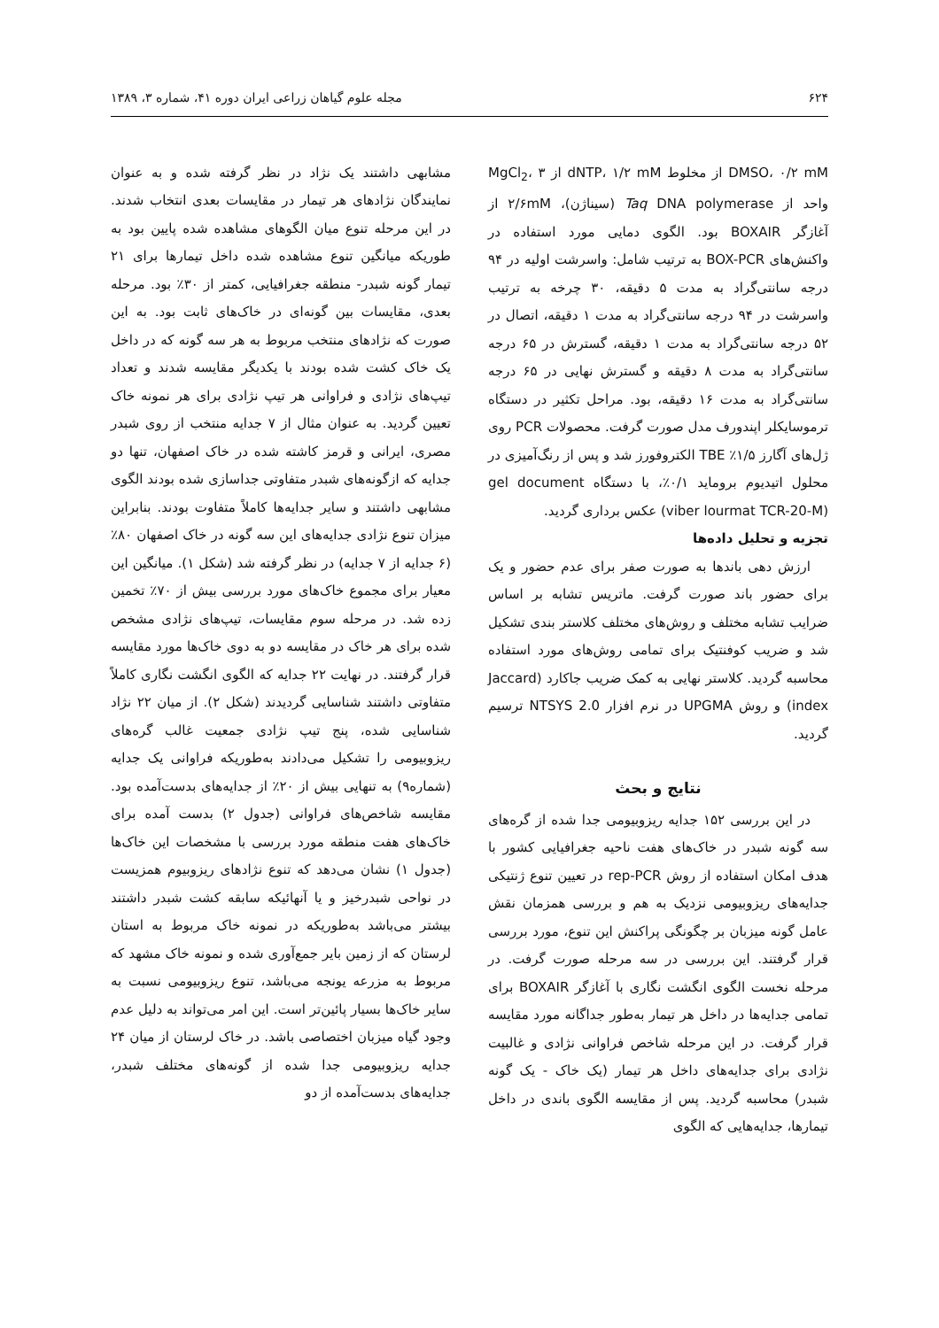۶۲۴ مجله علوم گیاهان زراعی ایران دوره ۴۱، شماره ۳، ۱۳۸۹
DMSO، ۰/۲ mM از مخلوط dNTP، ۱/۲ mM از MgCl<sub>2</sub>، ۳ واحد از Taq DNA polymerase (سیناژن)، ۲/۶mM از آغازگر BOXAIR بود. الگوی دمایی مورد استفاده در واکنش‌های BOX-PCR به ترتیب شامل: واسرشت اولیه در ۹۴ درجه سانتی‌گراد به مدت ۵ دقیقه، ۳۰ چرخه به ترتیب واسرشت در ۹۴ درجه سانتی‌گراد به مدت ۱ دقیقه، اتصال در ۵۲ درجه سانتی‌گراد به مدت ۱ دقیقه، گسترش در ۶۵ درجه سانتی‌گراد به مدت ۸ دقیقه و گسترش نهایی در ۶۵ درجه سانتی‌گراد به مدت ۱۶ دقیقه، بود. مراحل تکثیر در دستگاه ترموسایکلر اپندورف مدل صورت گرفت. محصولات PCR روی ژل‌های آگارز ۱/۵٪ TBE الکتروفورز شد و پس از رنگ‌آمیزی در محلول اتیدیوم بروماید ۰/۱٪، با دستگاه gel document (viber lourmat TCR-20-M) عکس برداری گردید.
تجزیه و تحلیل داده‌ها
ارزش دهی باندها به صورت صفر برای عدم حضور و یک برای حضور باند صورت گرفت. ماتریس تشابه بر اساس ضرایب تشابه مختلف و روش‌های مختلف کلاستر بندی تشکیل شد و ضریب کوفنتیک برای تمامی روش‌های مورد استفاده محاسبه گردید. کلاستر نهایی به کمک ضریب جاکارد (Jaccard index) و روش UPGMA در نرم افزار NTSYS 2.0 ترسیم گردید.
نتایج و بحث
در این بررسی ۱۵۲ جدایه ریزوبیومی جدا شده از گره‌های سه گونه شبدر در خاک‌های هفت ناحیه جغرافیایی کشور با هدف امکان استفاده از روش rep-PCR در تعیین تنوع ژنتیکی جدایه‌های ریزوبیومی نزدیک به هم و بررسی همزمان نقش عامل گونه میزبان بر چگونگی پراکنش این تنوع، مورد بررسی قرار گرفتند. این بررسی در سه مرحله صورت گرفت. در مرحله نخست الگوی انگشت نگاری با آغازگر BOXAIR برای تمامی جدایه‌ها در داخل هر تیمار به‌طور جداگانه مورد مقایسه قرار گرفت. در این مرحله شاخص فراوانی نژادی و غالبیت نژادی برای جدایه‌های داخل هر تیمار (یک خاک - یک گونه شبدر) محاسبه گردید. پس از مقایسه الگوی باندی در داخل تیمارها، جدایه‌هایی که الگوی
مشابهی داشتند یک نژاد در نظر گرفته شده و به عنوان نمایندگان نژادهای هر تیمار در مقایسات بعدی انتخاب شدند. در این مرحله تنوع میان الگوهای مشاهده شده پایین بود به طوریکه میانگین تنوع مشاهده شده داخل تیمارها برای ۲۱ تیمار گونه شبدر- منطقه جغرافیایی، کمتر از ۳۰٪ بود. مرحله بعدی، مقایسات بین گونه‌ای در خاک‌های ثابت بود. به این صورت که نژادهای منتخب مربوط به هر سه گونه که در داخل یک خاک کشت شده بودند با یکدیگر مقایسه شدند و تعداد تیپ‌های نژادی و فراوانی هر تیپ نژادی برای هر نمونه خاک تعیین گردید. به عنوان مثال از ۷ جدایه منتخب از روی شبدر مصری، ایرانی و قرمز کاشته شده در خاک اصفهان، تنها دو جدایه که ازگونه‌های شبدر متفاوتی جداسازی شده بودند الگوی مشابهی داشتند و سایر جدایه‌ها کاملاً متفاوت بودند. بنابراین میزان تنوع نژادی جدایه‌های این سه گونه در خاک اصفهان ۸۰٪ (۶ جدایه از ۷ جدایه) در نظر گرفته شد (شکل ۱). میانگین این معیار برای مجموع خاک‌های مورد بررسی بیش از ۷۰٪ تخمین زده شد. در مرحله سوم مقایسات، تیپ‌های نژادی مشخص شده برای هر خاک در مقایسه دو به دوی خاک‌ها مورد مقایسه قرار گرفتند. در نهایت ۲۲ جدایه که الگوی انگشت نگاری کاملاً متفاوتی داشتند شناسایی گردیدند (شکل ۲). از میان ۲۲ نژاد شناسایی شده، پنج تیپ نژادی جمعیت غالب گره‌های ریزوبیومی را تشکیل می‌دادند به‌طوریکه فراوانی یک جدایه (شماره۹) به تنهایی بیش از ۲۰٪ از جدایه‌های بدست‌آمده بود. مقایسه شاخص‌های فراوانی (جدول ۲) بدست آمده برای خاک‌های هفت منطقه مورد بررسی با مشخصات این خاک‌ها (جدول ۱) نشان می‌دهد که تنوع نژادهای ریزوبیوم همزیست در نواحی شبدرخیز و یا آنهائیکه سابقه کشت شبدر داشتند بیشتر می‌باشد به‌طوریکه در نمونه خاک مربوط به استان لرستان که از زمین بایر جمع‌آوری شده و نمونه خاک مشهد که مربوط به مزرعه یونجه می‌باشد، تنوع ریزوبیومی نسبت به سایر خاک‌ها بسیار پائین‌تر است. این امر می‌تواند به دلیل عدم وجود گیاه میزبان اختصاصی باشد. در خاک لرستان از میان ۲۴ جدایه ریزوبیومی جدا شده از گونه‌های مختلف شبدر، جدایه‌های بدست‌آمده از دو